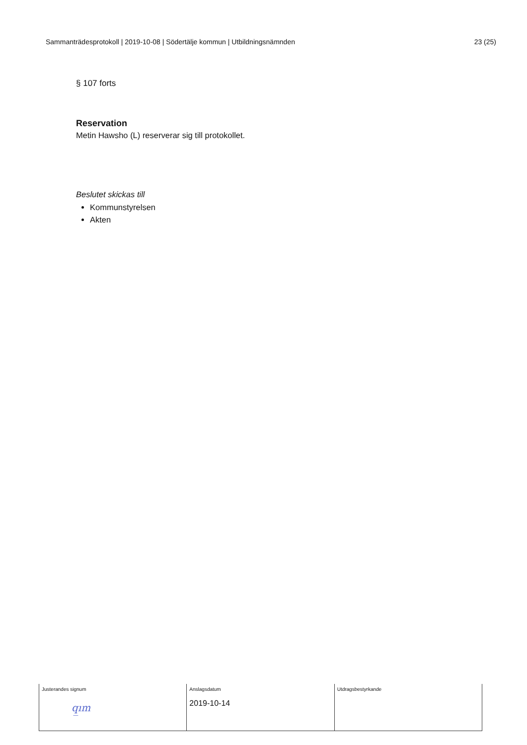Sammanträdesprotokoll | 2019-10-08 | Södertälje kommun | Utbildningsnämnden 23 (25)
§ 107 forts
Reservation
Metin Hawsho (L) reserverar sig till protokollet.
Beslutet skickas till
Kommunstyrelsen
Akten
| Justerandes signum q̲ım | Anslagsdatum 2019-10-14 | Utdragsbestyrkande |